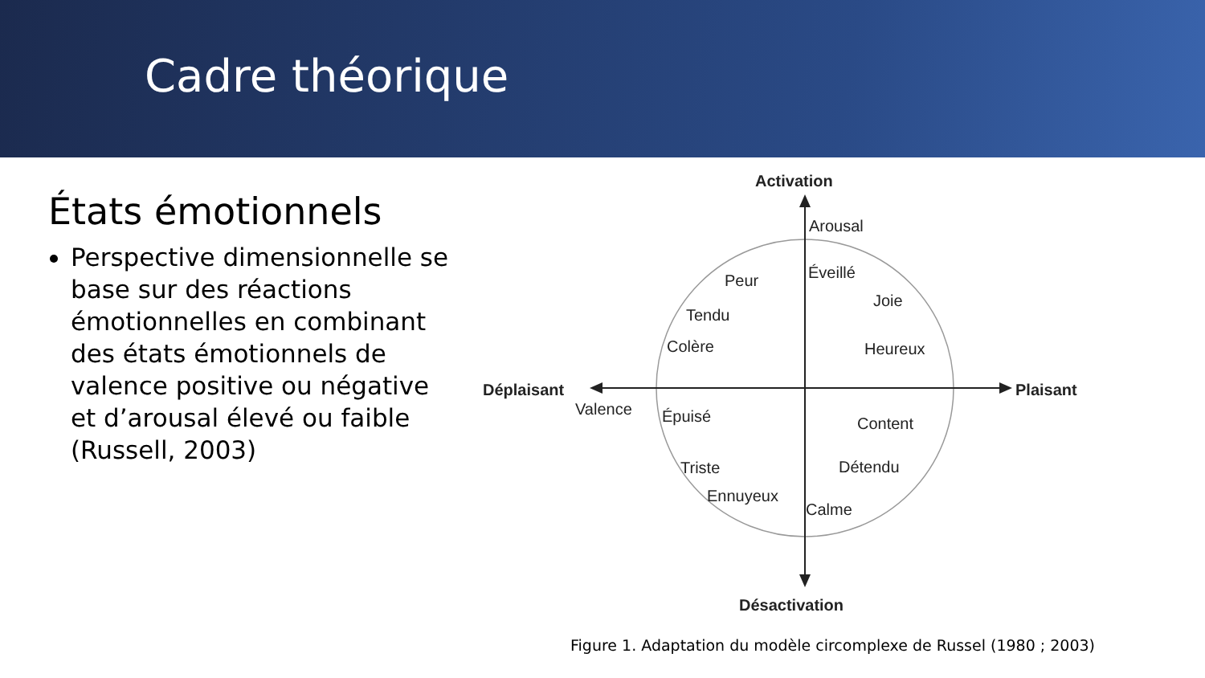Cadre théorique
États émotionnels
Perspective dimensionnelle se base sur des réactions émotionnelles en combinant des états émotionnels de valence positive ou négative et d’arousal élevé ou faible (Russell, 2003)
Activation
Arousal
Désactivation
Déplaisant
Plaisant
Valence
Peur
Éveillé
Joie
Tendu
Colère
Heureux
Épuisé
Content
Triste
Détendu
Ennuyeux
Calme
Figure 1. Adaptation du modèle circomplexe de Russel (1980 ; 2003)